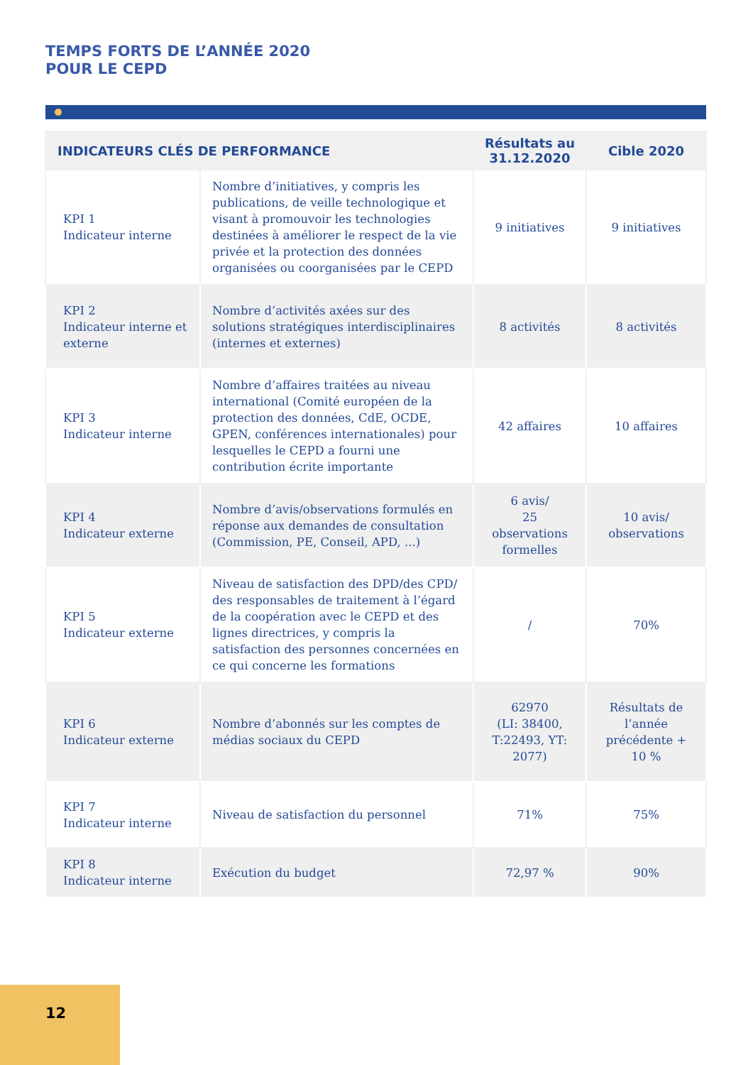TEMPS FORTS DE L’ANNÉE 2020
POUR LE CEPD
| INDICATEURS CLÉS DE PERFORMANCE | | Résultats au 31.12.2020 | Cible 2020 |
| --- | --- | --- | --- |
| KPI 1 Indicateur interne | Nombre d’initiatives, y compris les publications, de veille technologique et visant à promouvoir les technologies destinées à améliorer le respect de la vie privée et la protection des données organisées ou coorganisées par le CEPD | 9 initiatives | 9 initiatives |
| KPI 2 Indicateur interne et externe | Nombre d’activités axées sur des solutions stratégiques interdisciplinaires (internes et externes) | 8 activités | 8 activités |
| KPI 3 Indicateur interne | Nombre d’affaires traitées au niveau international (Comité européen de la protection des données, CdE, OCDE, GPEN, conférences internationales) pour lesquelles le CEPD a fourni une contribution écrite importante | 42 affaires | 10 affaires |
| KPI 4 Indicateur externe | Nombre d’avis/observations formulés en réponse aux demandes de consultation (Commission, PE, Conseil, APD, ...) | 6 avis/ 25 observations formelles | 10 avis/ observations |
| KPI 5 Indicateur externe | Niveau de satisfaction des DPD/des CPD/ des responsables de traitement à l’égard de la coopération avec le CEPD et des lignes directrices, y compris la satisfaction des personnes concernées en ce qui concerne les formations | / | 70% |
| KPI 6 Indicateur externe | Nombre d’abonnés sur les comptes de médias sociaux du CEPD | 62970 (LI: 38400, T:22493, YT: 2077) | Résultats de l’année précédente + 10 % |
| KPI 7 Indicateur interne | Niveau de satisfaction du personnel | 71% | 75% |
| KPI 8 Indicateur interne | Exécution du budget | 72,97 % | 90% |
12